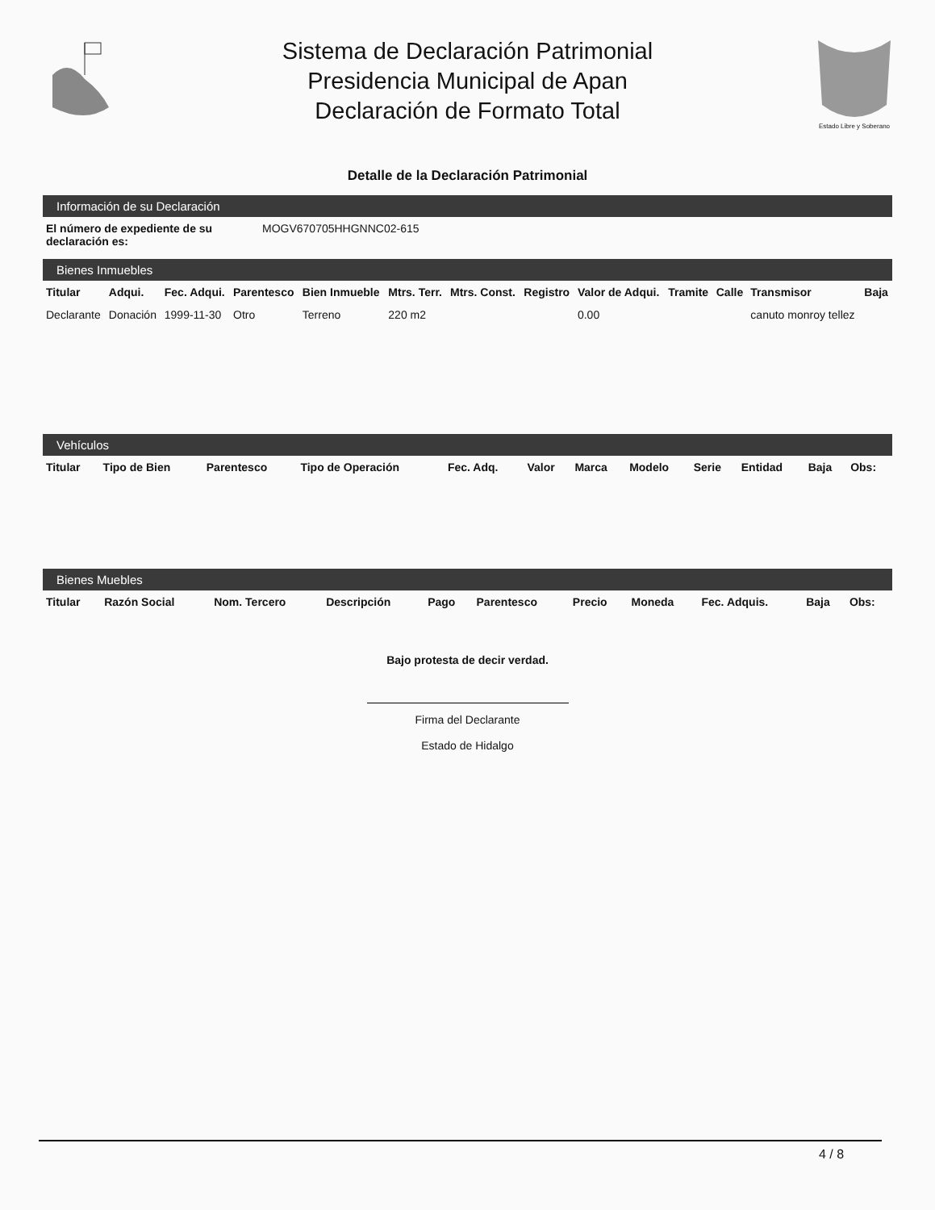Sistema de Declaración Patrimonial
Presidencia Municipal de Apan
Declaración de Formato Total
Estado Libre y Soberano
Detalle de la Declaración Patrimonial
Información de su Declaración
| El número de expediente de su declaración es: | MOGV670705HHGNNC02-615 |
Bienes Inmuebles
| Titular | Adqui. | Fec. Adqui. | Parentesco | Bien Inmueble | Mtrs. Terr. | Mtrs. Const. | Registro | Valor de Adqui. | Tramite | Calle | Transmisor | Baja |
| --- | --- | --- | --- | --- | --- | --- | --- | --- | --- | --- | --- | --- |
| Declarante | Donación | 1999-11-30 | Otro | Terreno | 220 m2 | | | 0.00 | | | canuto monroy tellez | |
Vehículos
| Titular | Tipo de Bien | Parentesco | Tipo de Operación | Fec. Adq. | Valor | Marca | Modelo | Serie | Entidad | Baja | Obs: |
| --- | --- | --- | --- | --- | --- | --- | --- | --- | --- | --- | --- |
Bienes Muebles
| Titular | Razón Social | Nom. Tercero | Descripción | Pago | Parentesco | Precio | Moneda | Fec. Adquis. | Baja | Obs: |
| --- | --- | --- | --- | --- | --- | --- | --- | --- | --- | --- |
Bajo protesta de decir verdad.
Firma del Declarante
Estado de Hidalgo
4 / 8